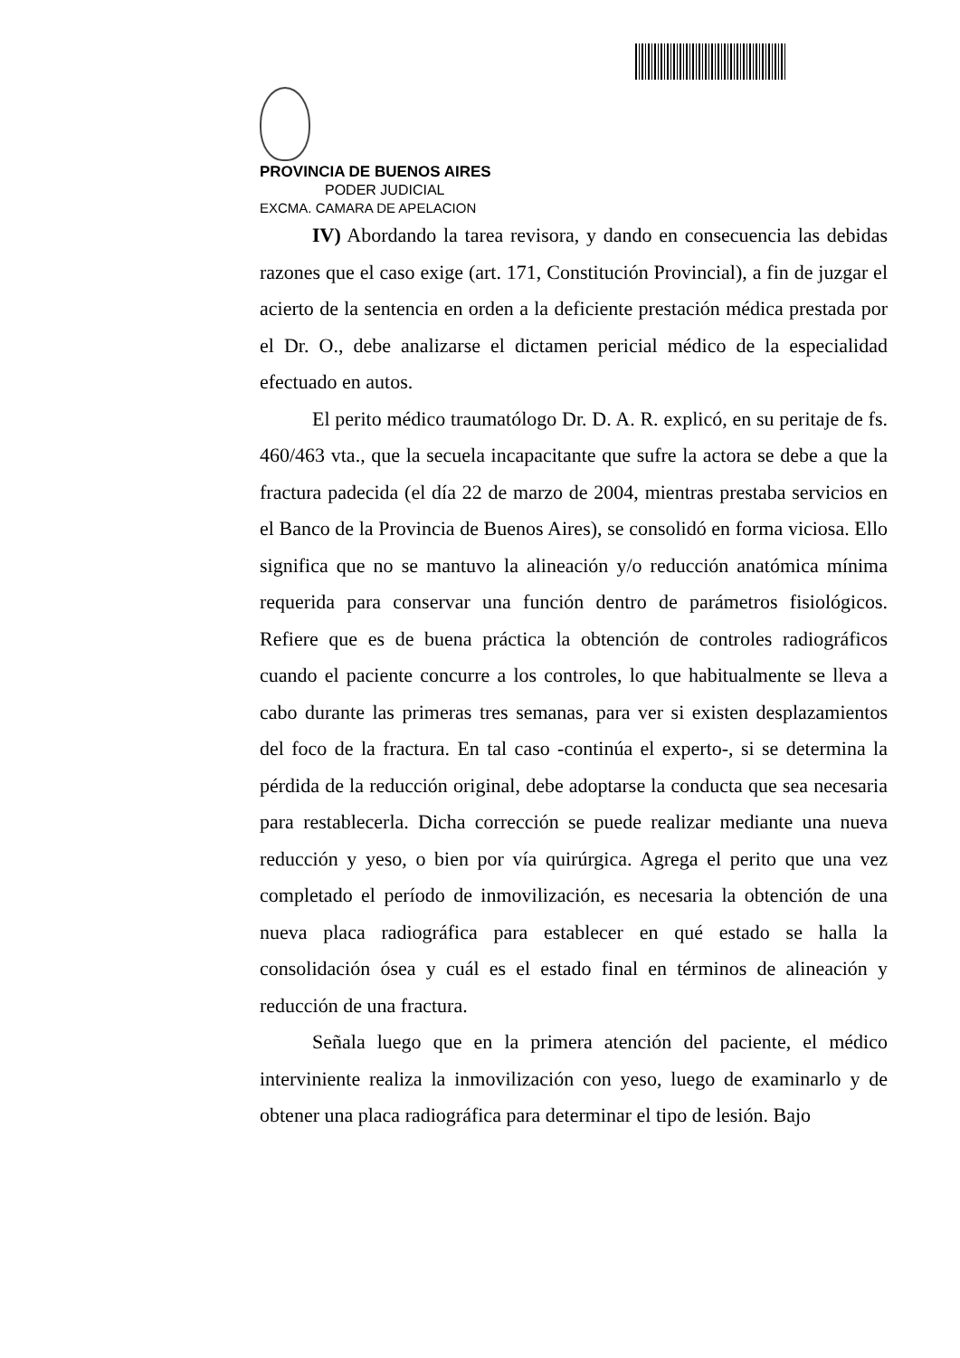PROVINCIA DE BUENOS AIRES
PODER JUDICIAL
EXCMA. CAMARA DE APELACION
IV) Abordando la tarea revisora, y dando en consecuencia las debidas razones que el caso exige (art. 171, Constitución Provincial), a fin de juzgar el acierto de la sentencia en orden a la deficiente prestación médica prestada por el Dr. O., debe analizarse el dictamen pericial médico de la especialidad efectuado en autos.
El perito médico traumatólogo Dr. D. A. R. explicó, en su peritaje de fs. 460/463 vta., que la secuela incapacitante que sufre la actora se debe a que la fractura padecida (el día 22 de marzo de 2004, mientras prestaba servicios en el Banco de la Provincia de Buenos Aires), se consolidó en forma viciosa. Ello significa que no se mantuvo la alineación y/o reducción anatómica mínima requerida para conservar una función dentro de parámetros fisiológicos. Refiere que es de buena práctica la obtención de controles radiográficos cuando el paciente concurre a los controles, lo que habitualmente se lleva a cabo durante las primeras tres semanas, para ver si existen desplazamientos del foco de la fractura. En tal caso -continúa el experto-, si se determina la pérdida de la reducción original, debe adoptarse la conducta que sea necesaria para restablecerla. Dicha corrección se puede realizar mediante una nueva reducción y yeso, o bien por vía quirúrgica. Agrega el perito que una vez completado el período de inmovilización, es necesaria la obtención de una nueva placa radiográfica para establecer en qué estado se halla la consolidación ósea y cuál es el estado final en términos de alineación y reducción de una fractura.
Señala luego que en la primera atención del paciente, el médico interviniente realiza la inmovilización con yeso, luego de examinarlo y de obtener una placa radiográfica para determinar el tipo de lesión. Bajo